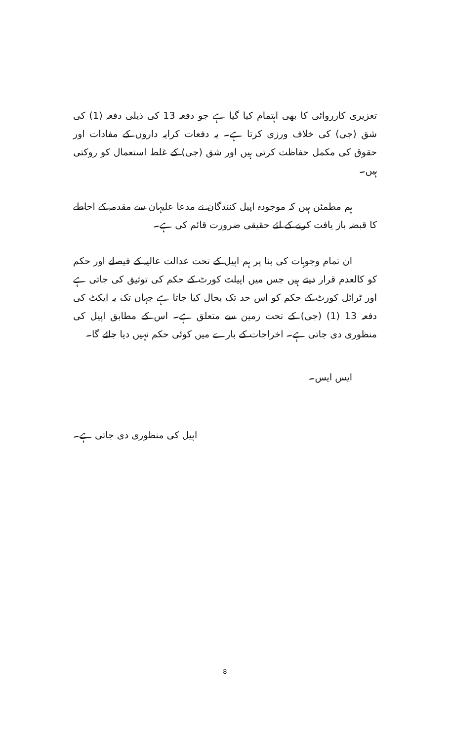تعزیری کارروائی کا بھی اہتمام کیا گیا ہے جو دفعہ 13 کی ذیلی دفعہ (1) کی شق (جی) کی خلاف ورزی کرتا ہے۔ یہ دفعات کرایہ داروں کے مفادات اور حقوق کی مکمل حفاظت کرتی ہیں اور شق (جی) کے غلط استعمال کو روکتی ہیں۔
ہم مطمئن ہیں کہ موجودہ اپیل کنندگان نے مدعا علیہان سے مقدمہ کے احاطے کا قبضہ باز یافت کرنے کے لئے حقیقی ضرورت قائم کی ہے۔
ان تمام وجوہات کی بنا پر ہم اپیل کے تحت عدالت عالیہ کے فیصلے اور حکم کو کالعدم قرار دیتے ہیں جس میں اپیلٹ کورٹ کے حکم کی توثیق کی جاتی ہے اور ٹرائل کورٹ کے حکم کو اس حد تک بحال کیا جاتا ہے جہاں تک یہ ایکٹ کی دفعہ 13 (1) (جی) کے تحت زمین سے متعلق ہے۔ اس کے مطابق اپیل کی منظوری دی جاتی ہے۔ اخراجات کے بارے میں کوئی حکم نہیں دیا جائے گا۔
ایس ایس۔
اپیل کی منظوری دی جاتی ہے۔
8